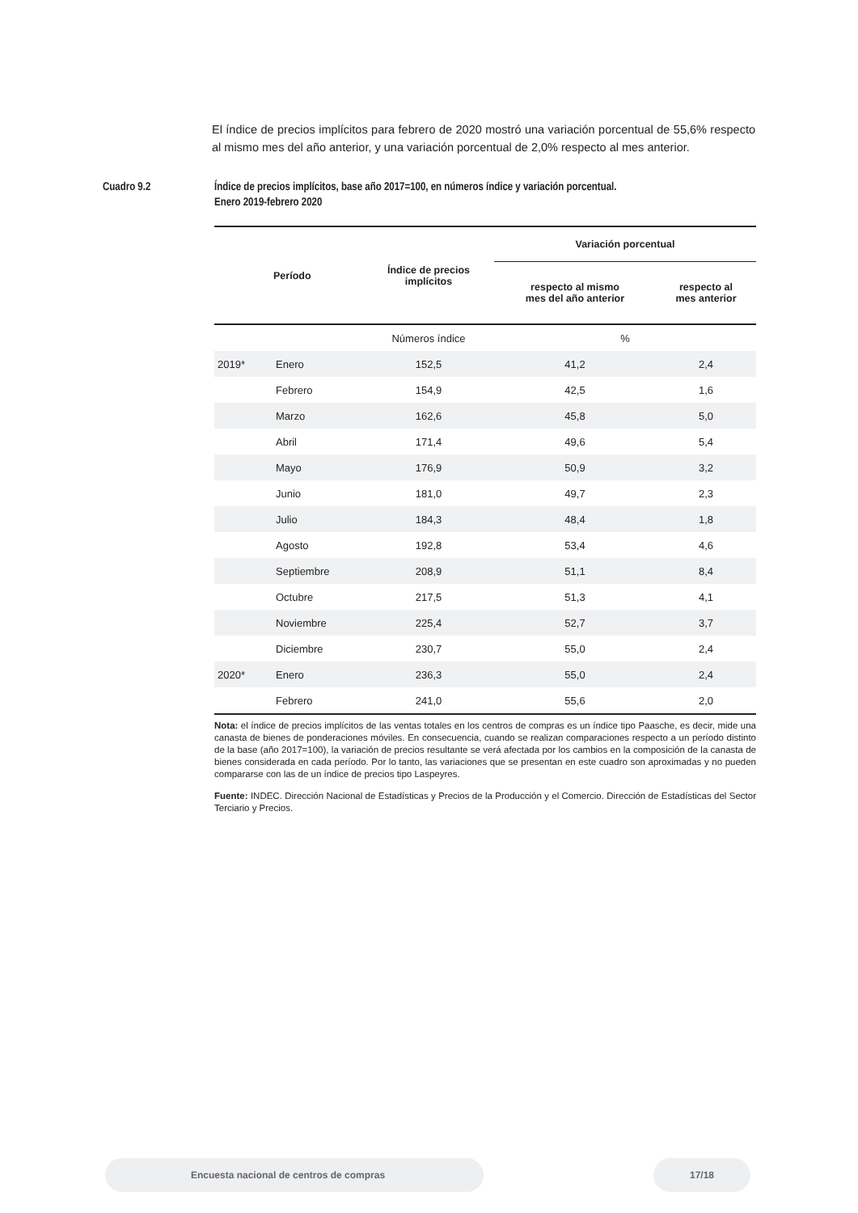El índice de precios implícitos para febrero de 2020 mostró una variación porcentual de 55,6% respecto al mismo mes del año anterior, y una variación porcentual de 2,0% respecto al mes anterior.
Cuadro 9.2 Índice de precios implícitos, base año 2017=100, en números índice y variación porcentual.
Enero 2019-febrero 2020
| | Período | Índice de precios implícitos | Variación porcentual | |
| --- | --- | --- | --- | --- |
| | | | respecto al mismo mes del año anterior | respecto al mes anterior |
| | | Números índice | % | |
| 2019* | Enero | 152,5 | 41,2 | 2,4 |
| | Febrero | 154,9 | 42,5 | 1,6 |
| | Marzo | 162,6 | 45,8 | 5,0 |
| | Abril | 171,4 | 49,6 | 5,4 |
| | Mayo | 176,9 | 50,9 | 3,2 |
| | Junio | 181,0 | 49,7 | 2,3 |
| | Julio | 184,3 | 48,4 | 1,8 |
| | Agosto | 192,8 | 53,4 | 4,6 |
| | Septiembre | 208,9 | 51,1 | 8,4 |
| | Octubre | 217,5 | 51,3 | 4,1 |
| | Noviembre | 225,4 | 52,7 | 3,7 |
| | Diciembre | 230,7 | 55,0 | 2,4 |
| 2020* | Enero | 236,3 | 55,0 | 2,4 |
| | Febrero | 241,0 | 55,6 | 2,0 |
Nota: el índice de precios implícitos de las ventas totales en los centros de compras es un índice tipo Paasche, es decir, mide una canasta de bienes de ponderaciones móviles. En consecuencia, cuando se realizan comparaciones respecto a un período distinto de la base (año 2017=100), la variación de precios resultante se verá afectada por los cambios en la composición de la canasta de bienes considerada en cada período. Por lo tanto, las variaciones que se presentan en este cuadro son aproximadas y no pueden compararse con las de un índice de precios tipo Laspeyres.
Fuente: INDEC. Dirección Nacional de Estadísticas y Precios de la Producción y el Comercio. Dirección de Estadísticas del Sector Terciario y Precios.
Encuesta nacional de centros de compras 17/18